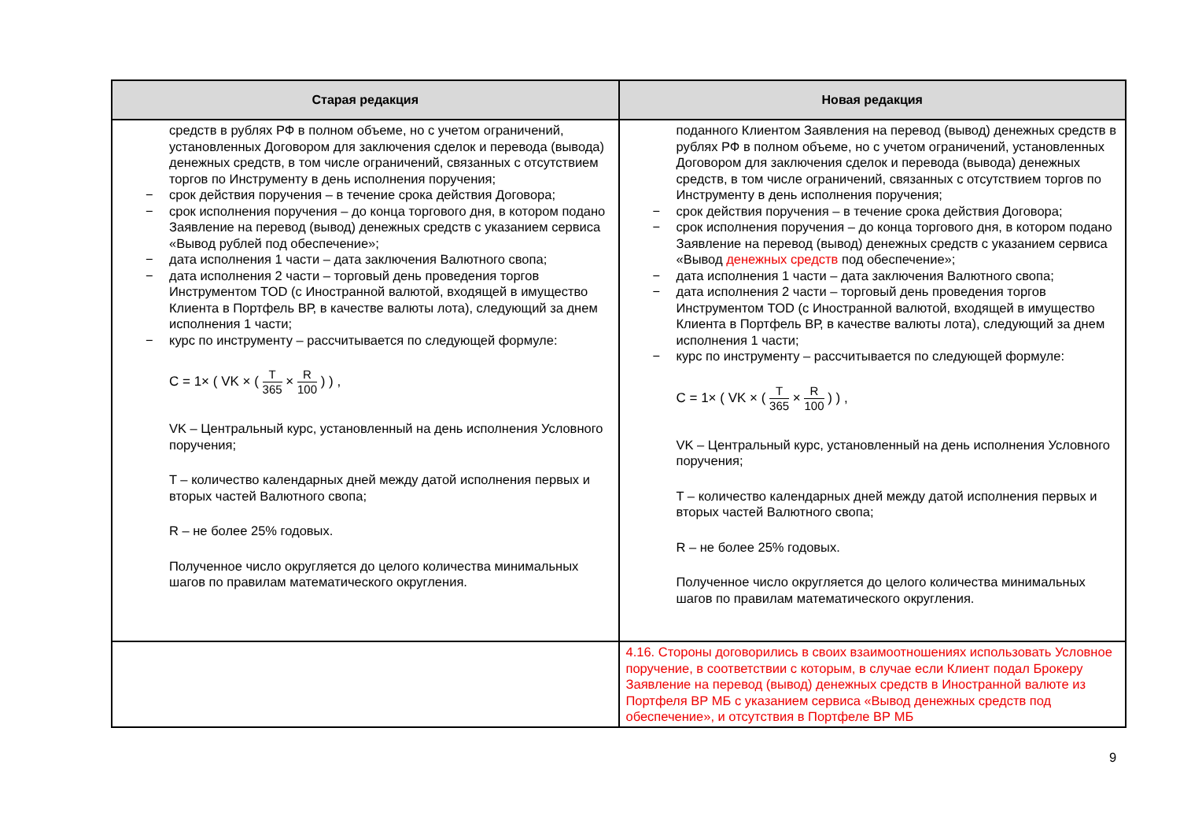| Старая редакция | Новая редакция |
| --- | --- |
| средств в рублях РФ в полном объеме, но с учетом ограничений, установленных Договором для заключения сделок и перевода (вывода) денежных средств, в том числе ограничений, связанных с отсутствием торгов по Инструменту в день исполнения поручения; − срок действия поручения – в течение срока действия Договора; − срок исполнения поручения – до конца торгового дня, в котором подано Заявление на перевод (вывод) денежных средств с указанием сервиса «Вывод рублей под обеспечение»; − дата исполнения 1 части – дата заключения Валютного свопа; − дата исполнения 2 части – торговый день проведения торгов Инструментом TOD (с Иностранной валютой, входящей в имущество Клиента в Портфель ВР, в качестве валюты лота), следующий за днем исполнения 1 части; − курс по инструменту – рассчитывается по следующей формуле: C = 1× ( VK × ( T 365 × R 100 ) ) , VK – Центральный курс, установленный на день исполнения Условного поручения; T – количество календарных дней между датой исполнения первых и вторых частей Валютного свопа; R – не более 25% годовых. Полученное число округляется до целого количества минимальных шагов по правилам математического округления. | поданного Клиентом Заявления на перевод (вывод) денежных средств в рублях РФ в полном объеме, но с учетом ограничений, установленных Договором для заключения сделок и перевода (вывода) денежных средств, в том числе ограничений, связанных с отсутствием торгов по Инструменту в день исполнения поручения; − срок действия поручения – в течение срока действия Договора; − срок исполнения поручения – до конца торгового дня, в котором подано Заявление на перевод (вывод) денежных средств с указанием сервиса «Вывод денежных средств под обеспечение»; − дата исполнения 1 части – дата заключения Валютного свопа; − дата исполнения 2 части – торговый день проведения торгов Инструментом TOD (с Иностранной валютой, входящей в имущество Клиента в Портфель ВР, в качестве валюты лота), следующий за днем исполнения 1 части; − курс по инструменту – рассчитывается по следующей формуле: C = 1× ( VK × ( T 365 × R 100 ) ) , VK – Центральный курс, установленный на день исполнения Условного поручения; T – количество календарных дней между датой исполнения первых и вторых частей Валютного свопа; R – не более 25% годовых. Полученное число округляется до целого количества минимальных шагов по правилам математического округления. |
| | 4.16. Стороны договорились в своих взаимоотношениях использовать Условное поручение, в соответствии с которым, в случае если Клиент подал Брокеру Заявление на перевод (вывод) денежных средств в Иностранной валюте из Портфеля ВР МБ с указанием сервиса «Вывод денежных средств под обеспечение», и отсутствия в Портфеле ВР МБ |
9